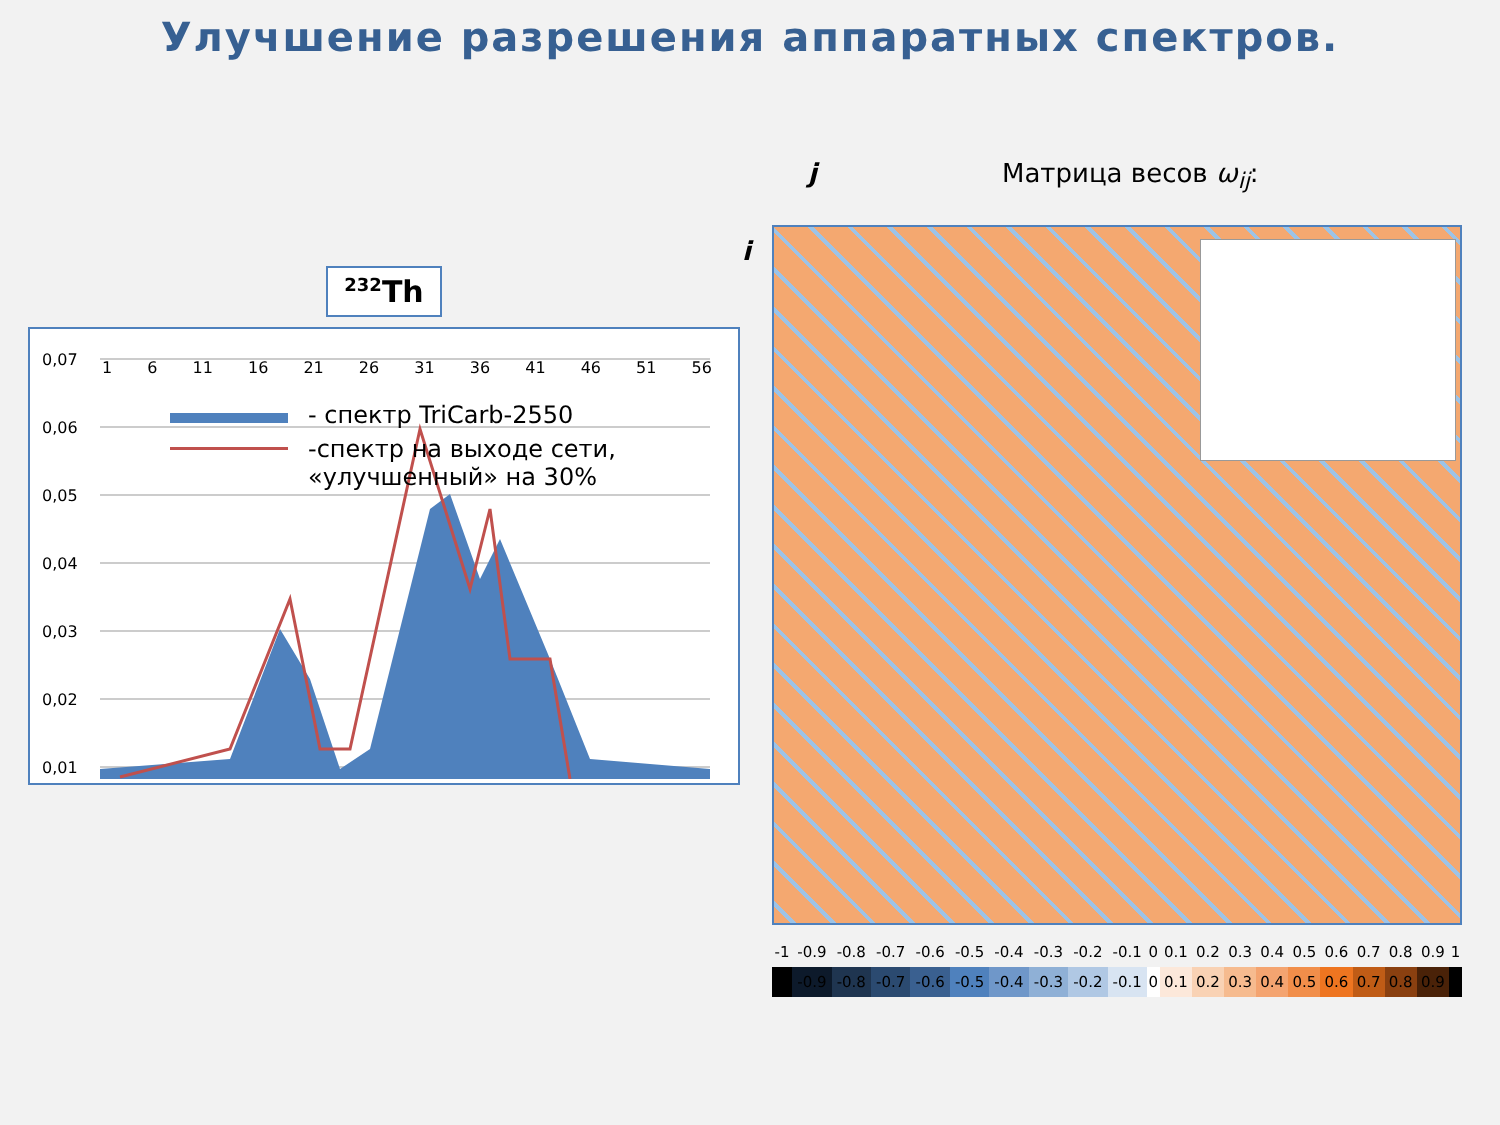Улучшение разрешения аппаратных спектров.
<sup>232</sup>Th
0,07
0,06
0,05
0,04
0,03
0,02
0,01
0
1 6 11 16 21 26 31 36 41 46 51 56
- спектр TriCarb-2550
-спектр на выходе сети,
«улучшенный» на 30%
j Матрица весов ω<sub>ij</sub>:
i
| -1 | -0.9 | -0.8 | -0.7 | -0.6 | -0.5 | -0.4 | -0.3 | -0.2 | -0.1 | 0 | 0.1 | 0.2 | 0.3 | 0.4 | 0.5 | 0.6 | 0.7 | 0.8 | 0.9 | 1 |
| | -0.9 | -0.8 | -0.7 | -0.6 | -0.5 | -0.4 | -0.3 | -0.2 | -0.1 | 0 | 0.1 | 0.2 | 0.3 | 0.4 | 0.5 | 0.6 | 0.7 | 0.8 | 0.9 | |